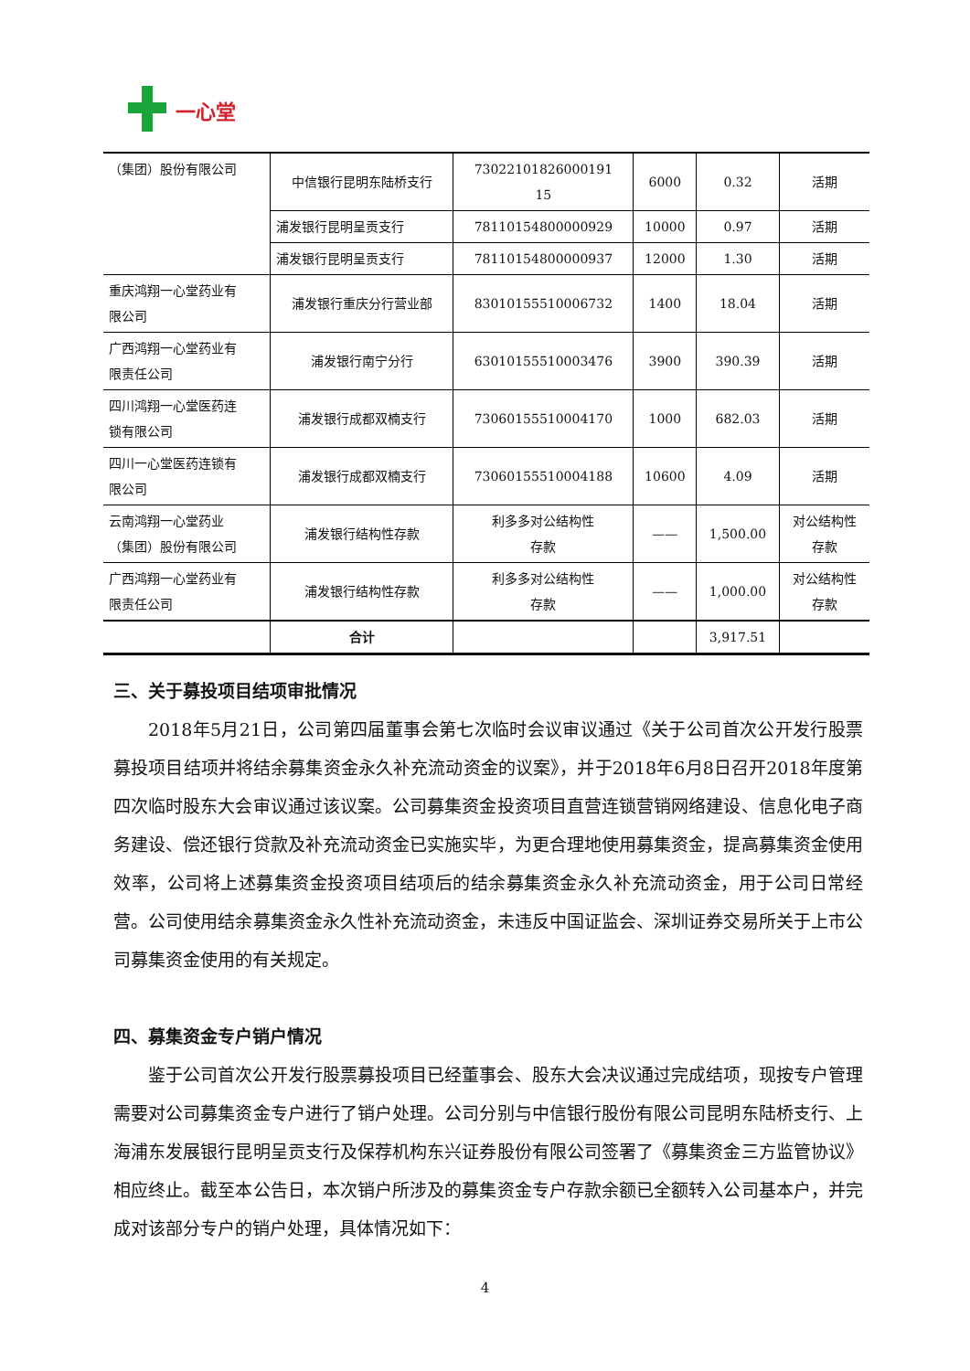一心堂
| （集团）股份有限公司 | 中信银行昆明东陆桥支行 | 73022101826000191 15 | 6000 | 0.32 | 活期 |
| | 浦发银行昆明呈贡支行 | 78110154800000929 | 10000 | 0.97 | 活期 |
| | 浦发银行昆明呈贡支行 | 78110154800000937 | 12000 | 1.30 | 活期 |
| 重庆鸿翔一心堂药业有 限公司 | 浦发银行重庆分行营业部 | 83010155510006732 | 1400 | 18.04 | 活期 |
| 广西鸿翔一心堂药业有 限责任公司 | 浦发银行南宁分行 | 63010155510003476 | 3900 | 390.39 | 活期 |
| 四川鸿翔一心堂医药连 锁有限公司 | 浦发银行成都双楠支行 | 73060155510004170 | 1000 | 682.03 | 活期 |
| 四川一心堂医药连锁有 限公司 | 浦发银行成都双楠支行 | 73060155510004188 | 10600 | 4.09 | 活期 |
| 云南鸿翔一心堂药业 （集团）股份有限公司 | 浦发银行结构性存款 | 利多多对公结构性 存款 | —— | 1,500.00 | 对公结构性 存款 |
| 广西鸿翔一心堂药业有 限责任公司 | 浦发银行结构性存款 | 利多多对公结构性 存款 | —— | 1,000.00 | 对公结构性 存款 |
| | 合计 | | | 3,917.51 | |
三、关于募投项目结项审批情况
2018年5月21日，公司第四届董事会第七次临时会议审议通过《关于公司首次公开发行股票募投项目结项并将结余募集资金永久补充流动资金的议案》，并于2018年6月8日召开2018年度第四次临时股东大会审议通过该议案。公司募集资金投资项目直营连锁营销网络建设、信息化电子商务建设、偿还银行贷款及补充流动资金已实施实毕，为更合理地使用募集资金，提高募集资金使用效率，公司将上述募集资金投资项目结项后的结余募集资金永久补充流动资金，用于公司日常经营。公司使用结余募集资金永久性补充流动资金，未违反中国证监会、深圳证券交易所关于上市公司募集资金使用的有关规定。
四、募集资金专户销户情况
鉴于公司首次公开发行股票募投项目已经董事会、股东大会决议通过完成结项，现按专户管理需要对公司募集资金专户进行了销户处理。公司分别与中信银行股份有限公司昆明东陆桥支行、上海浦东发展银行昆明呈贡支行及保荐机构东兴证券股份有限公司签署了《募集资金三方监管协议》相应终止。截至本公告日，本次销户所涉及的募集资金专户存款余额已全额转入公司基本户，并完成对该部分专户的销户处理，具体情况如下：
4